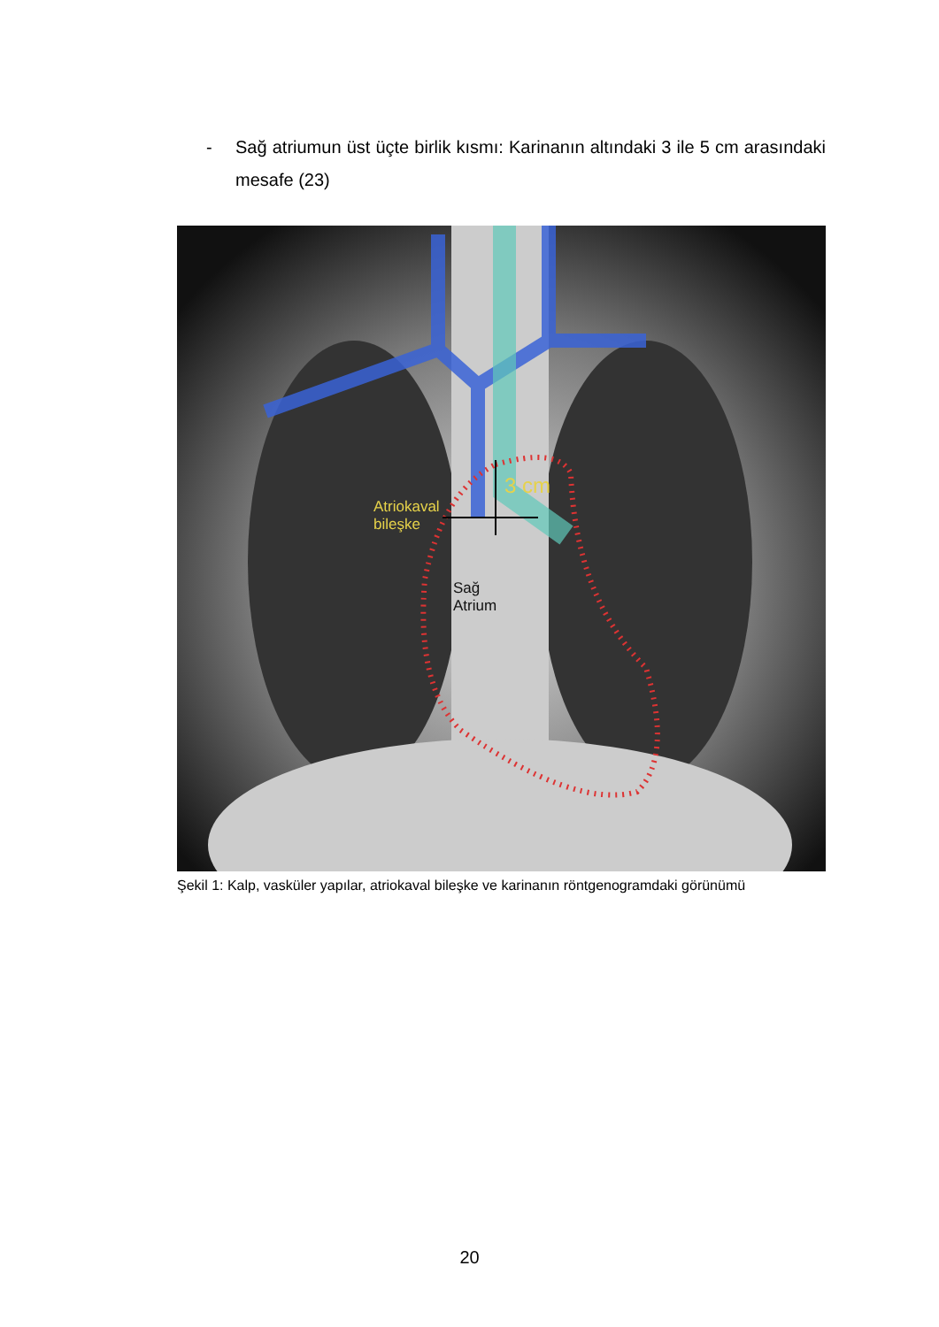- Sağ atriumun üst üçte birlik kısmı: Karinanın altındaki 3 ile 5 cm arasındaki mesafe (23)
Atriokaval
bileşke
3 cm
Sağ
Atrium
Şekil 1: Kalp, vasküler yapılar, atriokaval bileşke ve karinanın röntgenogramdaki görünümü
20